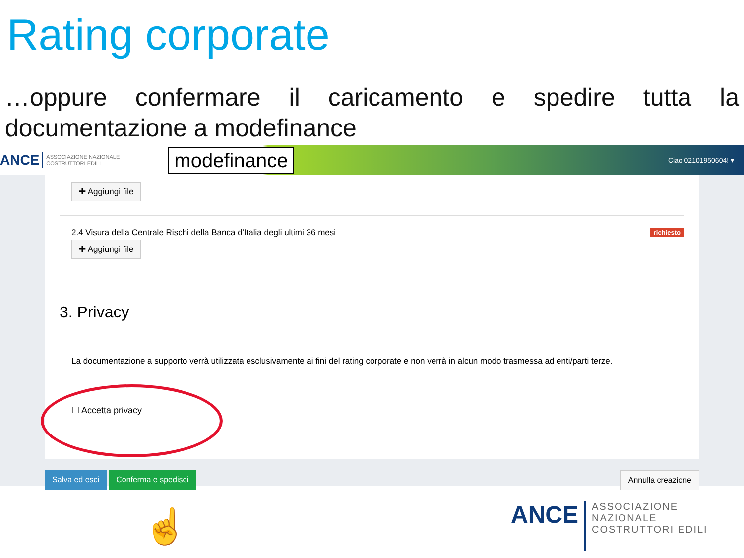Rating corporate
…oppure confermare il caricamento e spedire tutta la documentazione a modefinance
ANCE ASSOCIAZIONE NAZIONALE COSTRUTTORI EDILI modefinance Ciao 02101950604! ▾
✚ Aggiungi file
richiesto 2.4 Visura della Centrale Rischi della Banca d'Italia degli ultimi 36 mesi
✚ Aggiungi file
3. Privacy
La documentazione a supporto verrà utilizzata esclusivamente ai fini del rating corporate e non verrà in alcun modo trasmessa ad enti/parti terze.
☐ Accetta privacy
Salva ed esci Conferma e spedisci Annulla creazione
☝
ANCE ASSOCIAZIONE NAZIONALE
COSTRUTTORI EDILI